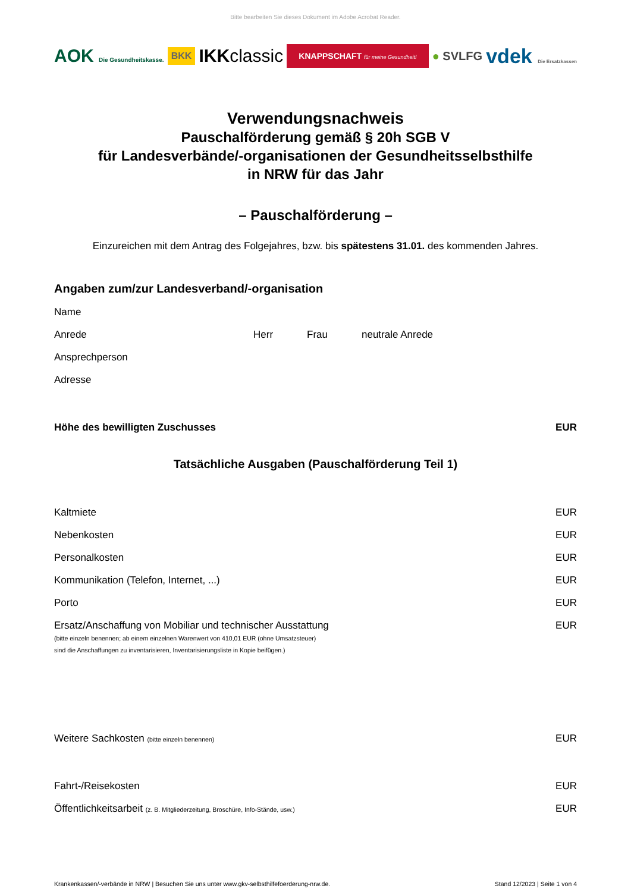Bitte bearbeiten Sie dieses Dokument im Adobe Acrobat Reader.
AOK Die Gesundheitskasse. BKK IKKclassic KNAPPSCHAFT für meine Gesundheit! ● SVLFG vdek Die Ersatzkassen
Verwendungsnachweis
Pauschalförderung gemäß § 20h SGB V
für Landesverbände/-organisationen der Gesundheitsselbsthilfe
in NRW für das Jahr
– Pauschalförderung –
Einzureichen mit dem Antrag des Folgejahres, bzw. bis spätestens 31.01. des kommenden Jahres.
Angaben zum/zur Landesverband/-organisation
Name
Anrede Herr Frau neutrale Anrede
Ansprechperson
Adresse
Höhe des bewilligten Zuschusses EUR
Tatsächliche Ausgaben (Pauschalförderung Teil 1)
Kaltmiete EUR
Nebenkosten EUR
Personalkosten EUR
Kommunikation (Telefon, Internet, ...) EUR
Porto EUR
Ersatz/Anschaffung von Mobiliar und technischer Ausstattung
(bitte einzeln benennen; ab einem einzelnen Warenwert von 410,01 EUR (ohne Umsatzsteuer)
sind die Anschaffungen zu inventarisieren, Inventarisierungsliste in Kopie beifügen.) EUR
Weitere Sachkosten (bitte einzeln benennen) EUR
Fahrt-/Reisekosten EUR
Öffentlichkeitsarbeit (z. B. Mitgliederzeitung, Broschüre, Info-Stände, usw.) EUR
Krankenkassen/-verbände in NRW | Besuchen Sie uns unter www.gkv-selbsthilfefoerderung-nrw.de. Stand 12/2023 | Seite 1 von 4